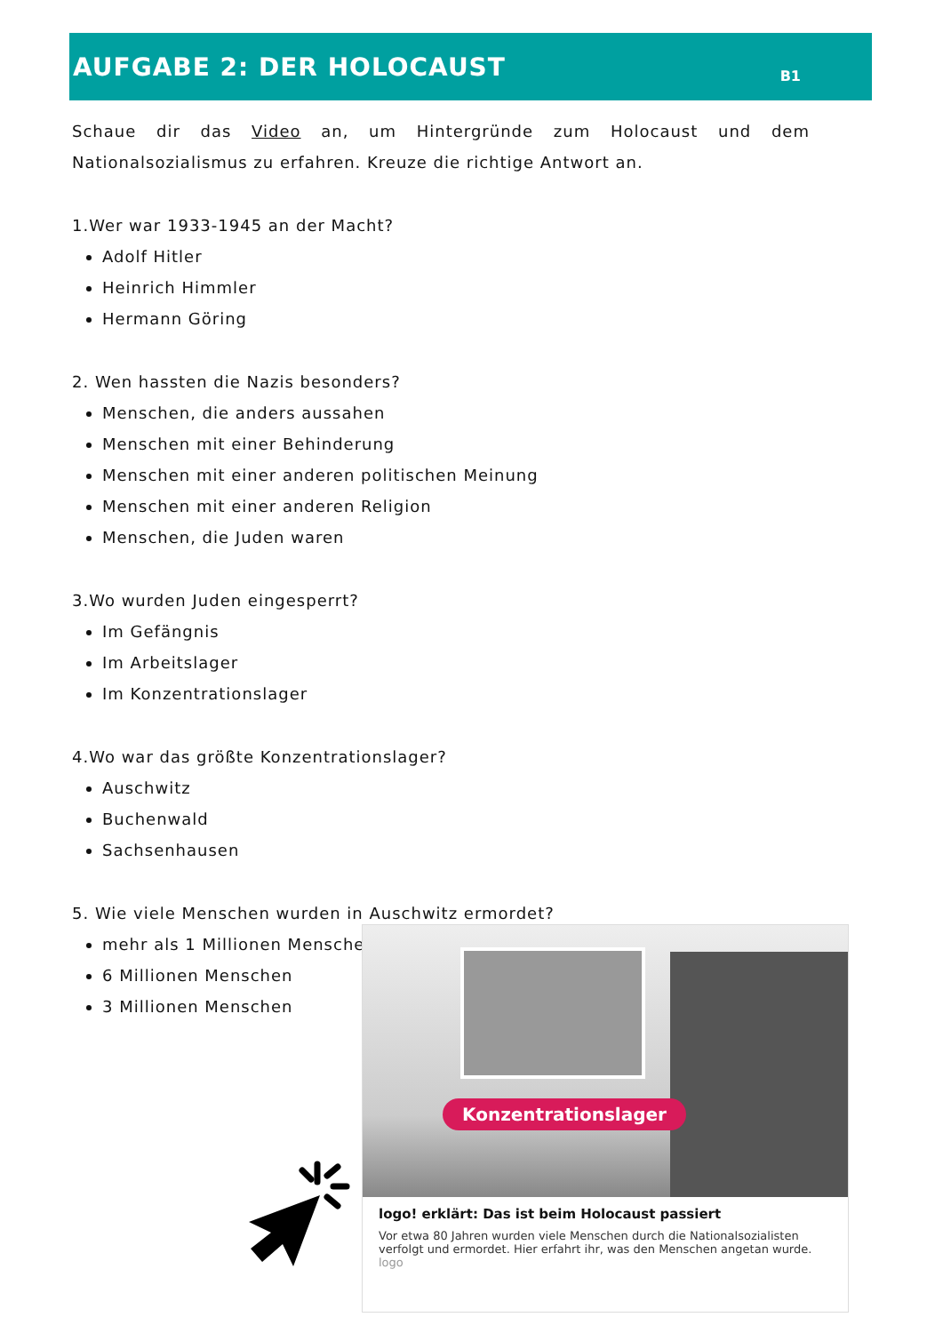AUFGABE 2: DER HOLOCAUST
B1
Schaue dir das Video an, um Hintergründe zum Holocaust und dem Nationalsozialismus zu erfahren. Kreuze die richtige Antwort an.
1.Wer war 1933-1945 an der Macht?
Adolf Hitler
Heinrich Himmler
Hermann Göring
2. Wen hassten die Nazis besonders?
Menschen, die anders aussahen
Menschen mit einer Behinderung
Menschen mit einer anderen politischen Meinung
Menschen mit einer anderen Religion
Menschen, die Juden waren
3.Wo wurden Juden eingesperrt?
Im Gefängnis
Im Arbeitslager
Im Konzentrationslager
4.Wo war das größte Konzentrationslager?
Auschwitz
Buchenwald
Sachsenhausen
5. Wie viele Menschen wurden in Auschwitz ermordet?
mehr als 1 Millionen Menschen
6 Millionen Menschen
3 Millionen Menschen
Konzentrationslager
logo! erklärt: Das ist beim Holocaust passiert
Vor etwa 80 Jahren wurden viele Menschen durch die Nationalsozialisten verfolgt und ermordet. Hier erfahrt ihr, was den Menschen angetan wurde.
logo